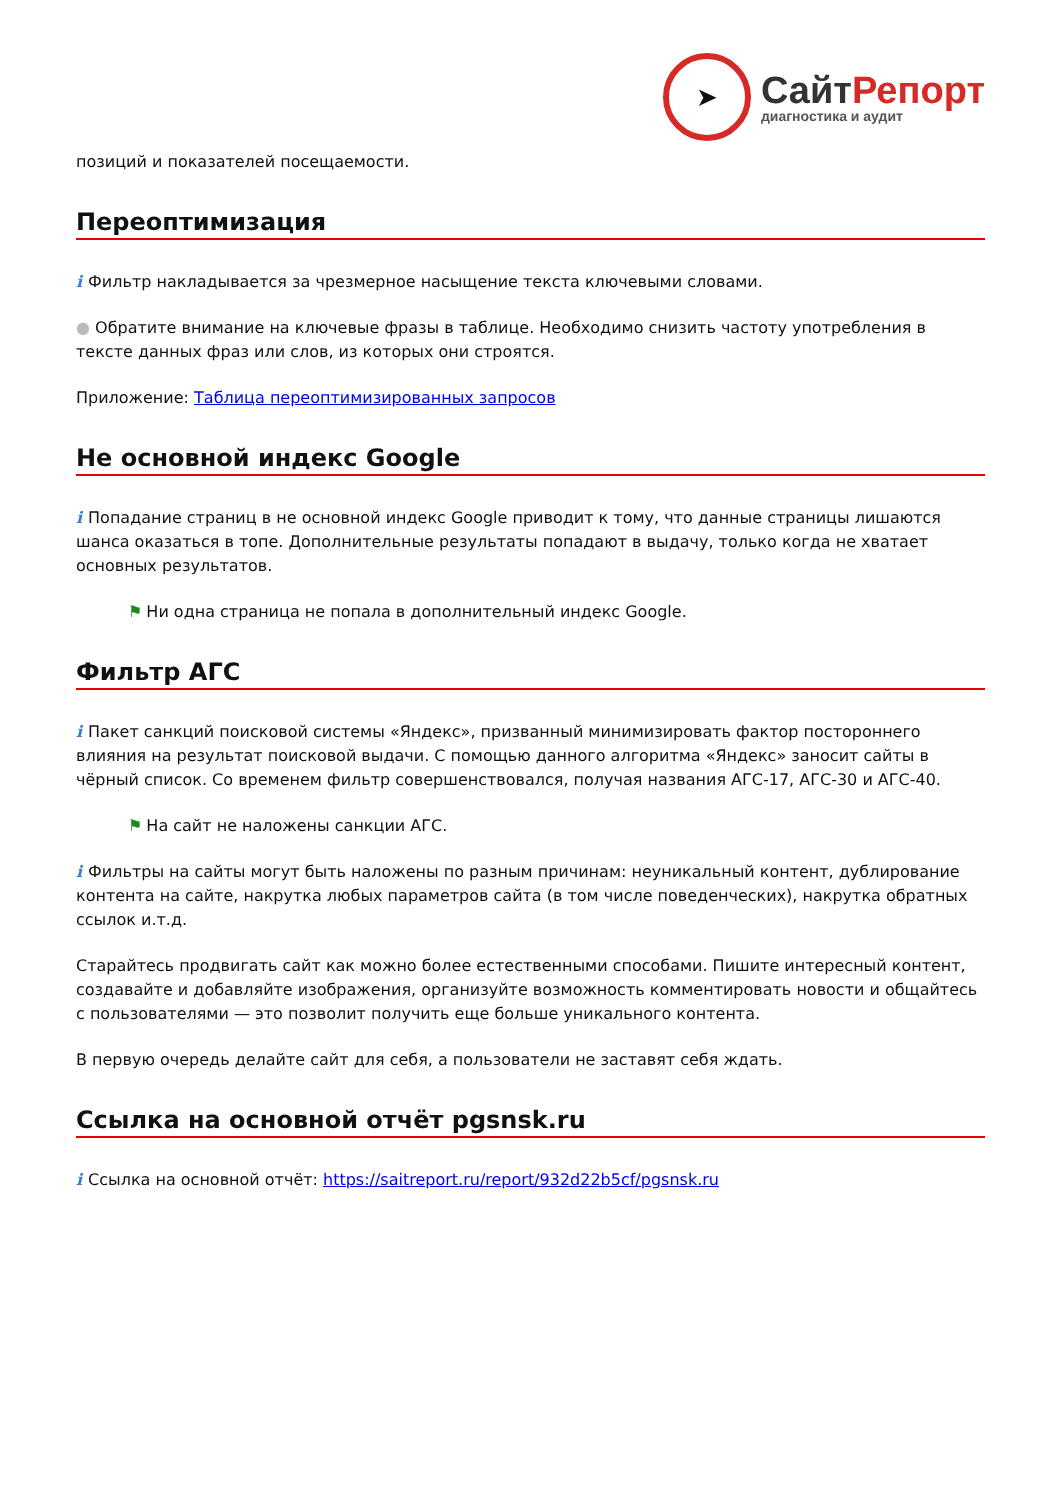➤
СайтРепорт
диагностика и аудит
позиций и показателей посещаемости.
Переоптимизация
i Фильтр накладывается за чрезмерное насыщение текста ключевыми словами.
● Обратите внимание на ключевые фразы в таблице. Необходимо снизить частоту употребления в тексте данных фраз или слов, из которых они строятся.
Приложение: Таблица переоптимизированных запросов
Не основной индекс Google
i Попадание страниц в не основной индекс Google приводит к тому, что данные страницы лишаются шанса оказаться в топе. Дополнительные результаты попадают в выдачу, только когда не хватает основных результатов.
⚑ Ни одна страница не попала в дополнительный индекс Google.
Фильтр АГС
i Пакет санкций поисковой системы «Яндекс», призванный минимизировать фактор постороннего влияния на результат поисковой выдачи. С помощью данного алгоритма «Яндекс» заносит сайты в чёрный список. Со временем фильтр совершенствовался, получая названия АГС-17, АГС-30 и АГС-40.
⚑ На сайт не наложены санкции АГС.
i Фильтры на сайты могут быть наложены по разным причинам: неуникальный контент, дублирование контента на сайте, накрутка любых параметров сайта (в том числе поведенческих), накрутка обратных ссылок и.т.д.
Старайтесь продвигать сайт как можно более естественными способами. Пишите интересный контент, создавайте и добавляйте изображения, организуйте возможность комментировать новости и общайтесь с пользователями — это позволит получить еще больше уникального контента.
В первую очередь делайте сайт для себя, а пользователи не заставят себя ждать.
Ссылка на основной отчёт pgsnsk.ru
i Ссылка на основной отчёт: https://saitreport.ru/report/932d22b5cf/pgsnsk.ru